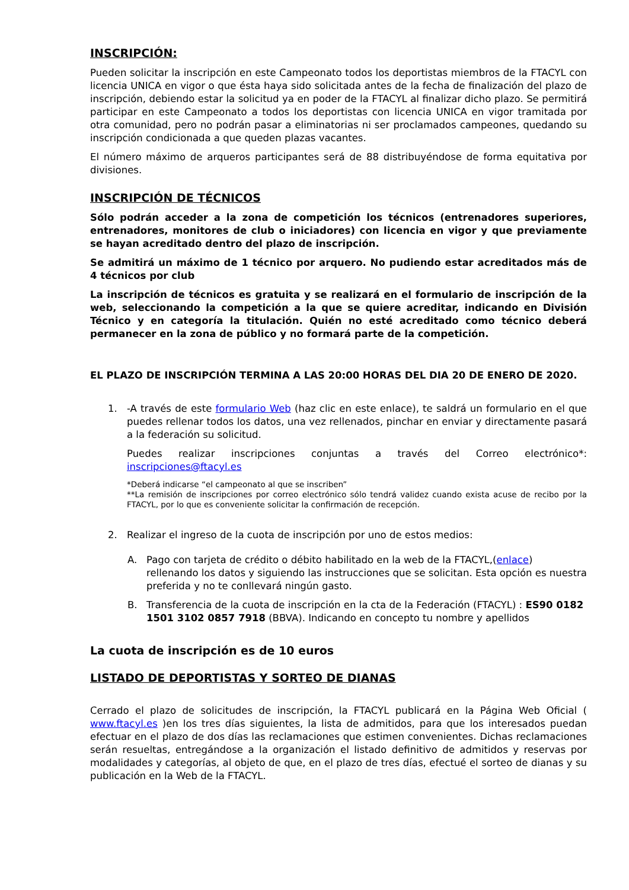INSCRIPCIÓN:
Pueden solicitar la inscripción en este Campeonato todos los deportistas miembros de la FTACYL con licencia UNICA en vigor o que ésta haya sido solicitada antes de la fecha de finalización del plazo de inscripción, debiendo estar la solicitud ya en poder de la FTACYL al finalizar dicho plazo. Se permitirá participar en este Campeonato a todos los deportistas con licencia UNICA en vigor tramitada por otra comunidad, pero no podrán pasar a eliminatorias ni ser proclamados campeones, quedando su inscripción condicionada a que queden plazas vacantes.
El número máximo de arqueros participantes será de 88 distribuyéndose de forma equitativa por divisiones.
INSCRIPCIÓN DE TÉCNICOS
Sólo podrán acceder a la zona de competición los técnicos (entrenadores superiores, entrenadores, monitores de club o iniciadores) con licencia en vigor y que previamente se hayan acreditado dentro del plazo de inscripción.
Se admitirá un máximo de 1 técnico por arquero. No pudiendo estar acreditados más de 4 técnicos por club
La inscripción de técnicos es gratuita y se realizará en el formulario de inscripción de la web, seleccionando la competición a la que se quiere acreditar, indicando en División Técnico y en categoría la titulación. Quién no esté acreditado como técnico deberá permanecer en la zona de público y no formará parte de la competición.
EL PLAZO DE INSCRIPCIÓN TERMINA A LAS 20:00 HORAS DEL DIA 20 DE ENERO DE 2020.
1. -A través de este formulario Web (haz clic en este enlace), te saldrá un formulario en el que puedes rellenar todos los datos, una vez rellenados, pinchar en enviar y directamente pasará a la federación su solicitud.
Puedes realizar inscripciones conjuntas a través del Correo electrónico*: inscripciones@ftacyl.es
*Deberá indicarse “el campeonato al que se inscriben”
**La remisión de inscripciones por correo electrónico sólo tendrá validez cuando exista acuse de recibo por la FTACYL, por lo que es conveniente solicitar la confirmación de recepción.
2. Realizar el ingreso de la cuota de inscripción por uno de estos medios:
A. Pago con tarjeta de crédito o débito habilitado en la web de la FTACYL,(enlace) rellenando los datos y siguiendo las instrucciones que se solicitan. Esta opción es nuestra preferida y no te conllevará ningún gasto.
B. Transferencia de la cuota de inscripción en la cta de la Federación (FTACYL) : ES90 0182 1501 3102 0857 7918 (BBVA). Indicando en concepto tu nombre y apellidos
La cuota de inscripción es de 10 euros
LISTADO DE DEPORTISTAS Y SORTEO DE DIANAS
Cerrado el plazo de solicitudes de inscripción, la FTACYL publicará en la Página Web Oficial ( www.ftacyl.es )en los tres días siguientes, la lista de admitidos, para que los interesados puedan efectuar en el plazo de dos días las reclamaciones que estimen convenientes. Dichas reclamaciones serán resueltas, entregándose a la organización el listado definitivo de admitidos y reservas por modalidades y categorías, al objeto de que, en el plazo de tres días, efectué el sorteo de dianas y su publicación en la Web de la FTACYL.